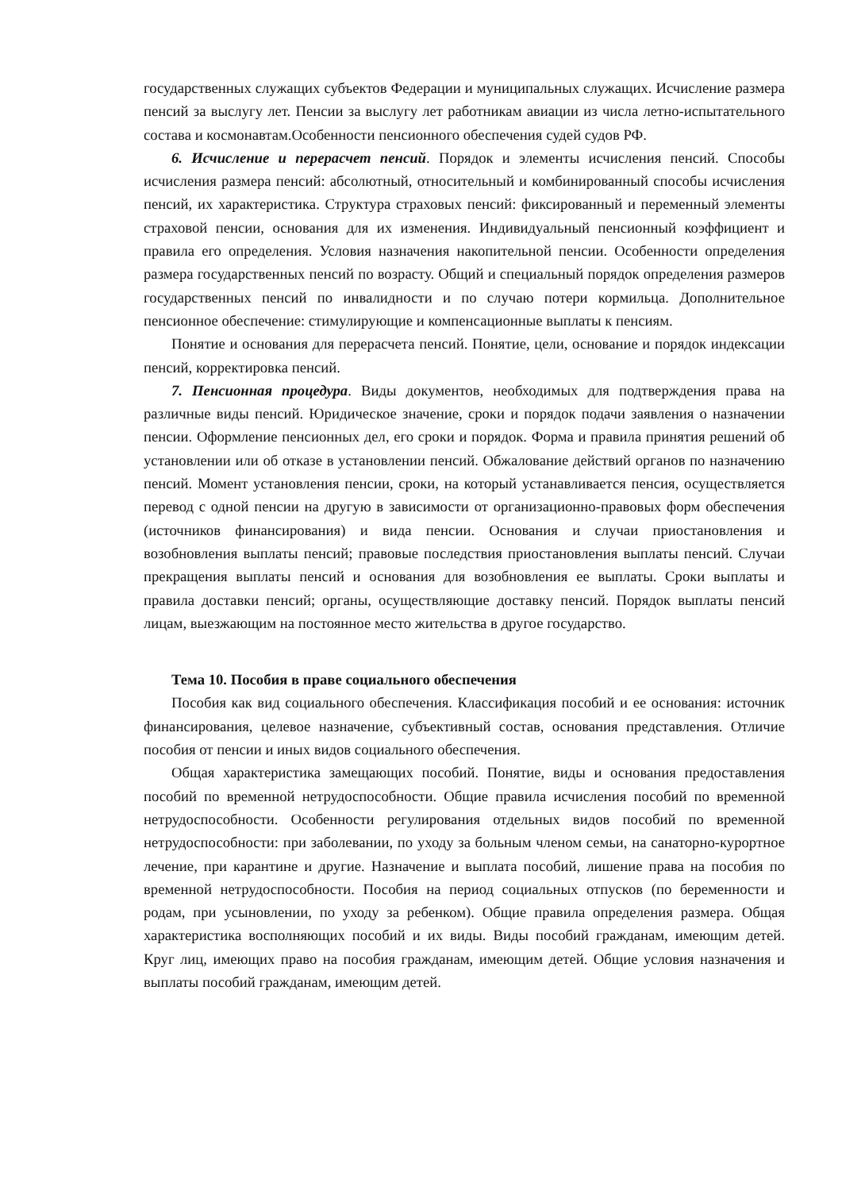государственных служащих субъектов Федерации и муниципальных служащих. Исчисление размера пенсий за выслугу лет. Пенсии за выслугу лет работникам авиации из числа летно-испытательного состава и космонавтам.Особенности пенсионного обеспечения судей судов РФ.
6. Исчисление и перерасчет пенсий. Порядок и элементы исчисления пенсий. Способы исчисления размера пенсий: абсолютный, относительный и комбинированный способы исчисления пенсий, их характеристика. Структура страховых пенсий: фиксированный и переменный элементы страховой пенсии, основания для их изменения. Индивидуальный пенсионный коэффициент и правила его определения. Условия назначения накопительной пенсии. Особенности определения размера государственных пенсий по возрасту. Общий и специальный порядок определения размеров государственных пенсий по инвалидности и по случаю потери кормильца. Дополнительное пенсионное обеспечение: стимулирующие и компенсационные выплаты к пенсиям.
Понятие и основания для перерасчета пенсий. Понятие, цели, основание и порядок индексации пенсий, корректировка пенсий.
7. Пенсионная процедура. Виды документов, необходимых для подтверждения права на различные виды пенсий. Юридическое значение, сроки и порядок подачи заявления о назначении пенсии. Оформление пенсионных дел, его сроки и порядок. Форма и правила принятия решений об установлении или об отказе в установлении пенсий. Обжалование действий органов по назначению пенсий. Момент установления пенсии, сроки, на который устанавливается пенсия, осуществляется перевод с одной пенсии на другую в зависимости от организационно-правовых форм обеспечения (источников финансирования) и вида пенсии. Основания и случаи приостановления и возобновления выплаты пенсий; правовые последствия приостановления выплаты пенсий. Случаи прекращения выплаты пенсий и основания для возобновления ее выплаты. Сроки выплаты и правила доставки пенсий; органы, осуществляющие доставку пенсий. Порядок выплаты пенсий лицам, выезжающим на постоянное место жительства в другое государство.
Тема 10. Пособия в праве социального обеспечения
Пособия как вид социального обеспечения. Классификация пособий и ее основания: источник финансирования, целевое назначение, субъективный состав, основания представления. Отличие пособия от пенсии и иных видов социального обеспечения.
Общая характеристика замещающих пособий. Понятие, виды и основания предоставления пособий по временной нетрудоспособности. Общие правила исчисления пособий по временной нетрудоспособности. Особенности регулирования отдельных видов пособий по временной нетрудоспособности: при заболевании, по уходу за больным членом семьи, на санаторно-курортное лечение, при карантине и другие. Назначение и выплата пособий, лишение права на пособия по временной нетрудоспособности. Пособия на период социальных отпусков (по беременности и родам, при усыновлении, по уходу за ребенком). Общие правила определения размера. Общая характеристика восполняющих пособий и их виды. Виды пособий гражданам, имеющим детей. Круг лиц, имеющих право на пособия гражданам, имеющим детей. Общие условия назначения и выплаты пособий гражданам, имеющим детей.